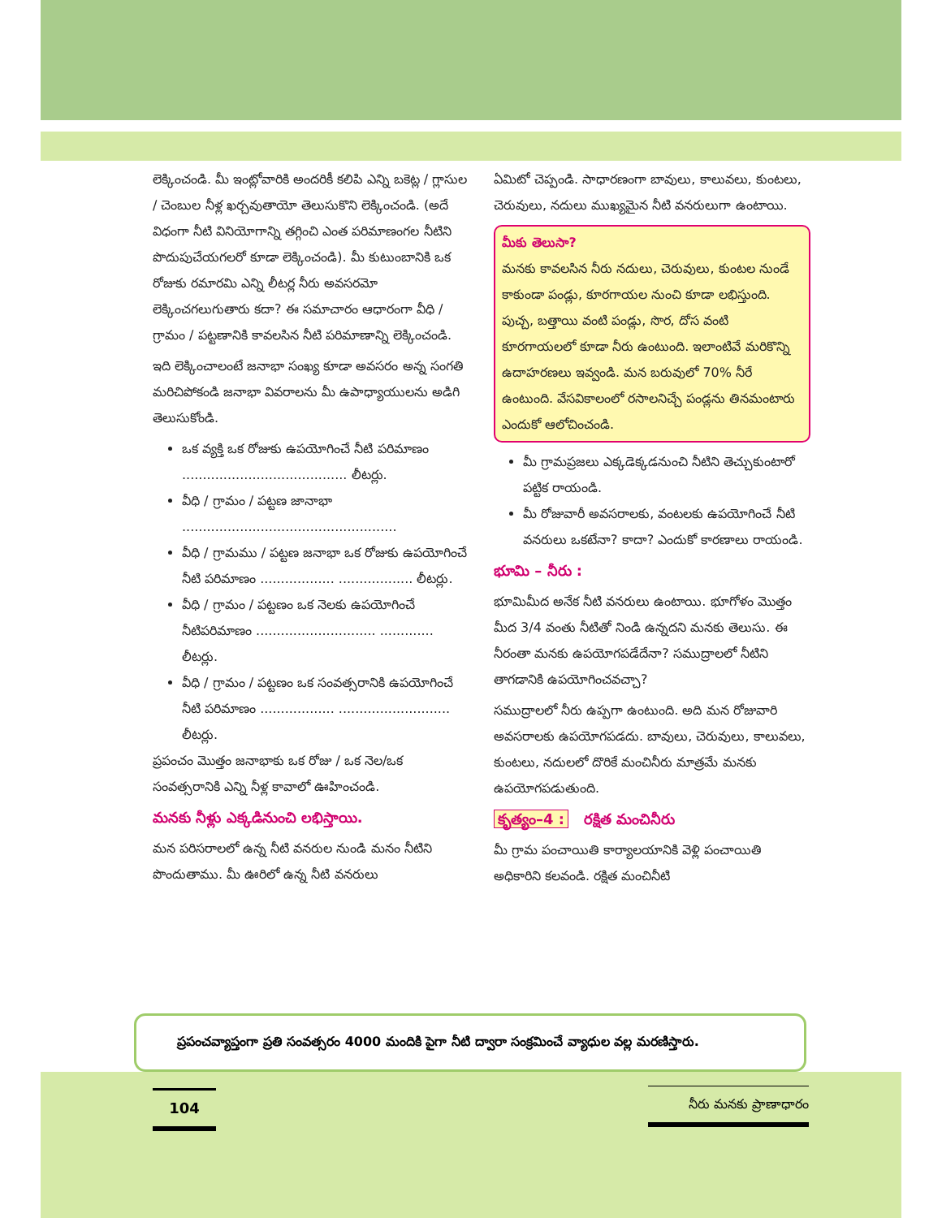లెక్కించండి. మీ ఇంట్లోవారికి అందరికీ కలిపి ఎన్ని బకెట్ల / గ్లాసుల / చెంబుల నీళ్ల ఖర్చవుతాయో తెలుసుకొని లెక్కించండి. (అదే విధంగా నీటి వినియోగాన్ని తగ్గించి ఎంత పరిమాణంగల నీటిని పొదుపుచేయగలరో కూడా లెక్కించండి). మీ కుటుంబానికి ఒక రోజుకు రమారమి ఎన్ని లీటర్ల నీరు అవసరమో లెక్కించగలుగుతారు కదా? ఈ సమాచారం ఆధారంగా వీధి / గ్రామం / పట్టణానికి కావలసిన నీటి పరిమాణాన్ని లెక్కించండి.
ఇది లెక్కించాలంటే జనాభా సంఖ్య కూడా అవసరం అన్న సంగతి మరిచిపోకండి జనాభా వివరాలను మీ ఉపాధ్యాయులను అడిగి తెలుసుకోండి.
ఒక వ్యక్తి ఒక రోజుకు ఉపయోగించే నీటి పరిమాణం ........................................ లీటర్లు.
వీధి / గ్రామం / పట్టణ జానాభా ....................................................
వీధి / గ్రామము / పట్టణ జనాభా ఒక రోజుకు ఉపయోగించే నీటి పరిమాణం .................. .................. లీటర్లు.
వీధి / గ్రామం / పట్టణం ఒక నెలకు ఉపయోగించే నీటిపరిమాణం ............................. ............. లీటర్లు.
వీధి / గ్రామం / పట్టణం ఒక సంవత్సరానికి ఉపయోగించే నీటి పరిమాణం .................. ........................... లీటర్లు.
ప్రపంచం మొత్తం జనాభాకు ఒక రోజు / ఒక నెల/ఒక సంవత్సరానికి ఎన్ని నీళ్ల కావాలో ఊహించండి.
మనకు నీళ్లు ఎక్కడినుంచి లభిస్తాయి.
మన పరిసరాలలో ఉన్న నీటి వనరుల నుండి మనం నీటిని పొందుతాము. మీ ఊరిలో ఉన్న నీటి వనరులు
ఏమిటో చెప్పండి. సాధారణంగా బావులు, కాలువలు, కుంటలు, చెరువులు, నదులు ముఖ్యమైన నీటి వనరులుగా ఉంటాయి.
మీకు తెలుసా?
మనకు కావలసిన నీరు నదులు, చెరువులు, కుంటల నుండే కాకుండా పండ్లు, కూరగాయల నుంచి కూడా లభిస్తుంది. పుచ్చ, బత్తాయి వంటి పండ్లు, సొర, దోస వంటి కూరగాయలలో కూడా నీరు ఉంటుంది. ఇలాంటివే మరికొన్ని ఉదాహరణలు ఇవ్వండి. మన బరువులో 70% నీరే ఉంటుంది. వేసవికాలంలో రసాలనిచ్చే పండ్లను తినమంటారు ఎందుకో ఆలోచించండి.
మీ గ్రామప్రజలు ఎక్కడెక్కడనుంచి నీటిని తెచ్చుకుంటారో పట్టిక రాయండి.
మీ రోజువారీ అవసరాలకు, వంటలకు ఉపయోగించే నీటి వనరులు ఒకటేనా? కాదా? ఎందుకో కారణాలు రాయండి.
భూమి – నీరు :
భూమిమీద అనేక నీటి వనరులు ఉంటాయి. భూగోళం మొత్తం మీద 3/4 వంతు నీటితో నిండి ఉన్నదని మనకు తెలుసు. ఈ నీరంతా మనకు ఉపయోగపడేదేనా? సముద్రాలలో నీటిని తాగడానికి ఉపయోగించవచ్చా?
సముద్రాలలో నీరు ఉప్పగా ఉంటుంది. అది మన రోజువారి అవసరాలకు ఉపయోగపడదు. బావులు, చెరువులు, కాలువలు, కుంటలు, నదులలో దొరికే మంచినీరు మాత్రమే మనకు ఉపయోగపడుతుంది.
కృత్యం–4 : రక్షిత మంచినీరు
మీ గ్రామ పంచాయితి కార్యాలయానికి వెళ్లి పంచాయితి అధికారిని కలవండి. రక్షిత మంచినీటి
ప్రపంచవ్యాప్తంగా ప్రతి సంవత్సరం 4000 మందికి పైగా నీటి ద్వారా సంక్రమించే వ్యాధుల వల్ల మరణిస్తారు.
104 నీరు మనకు ప్రాణాధారం